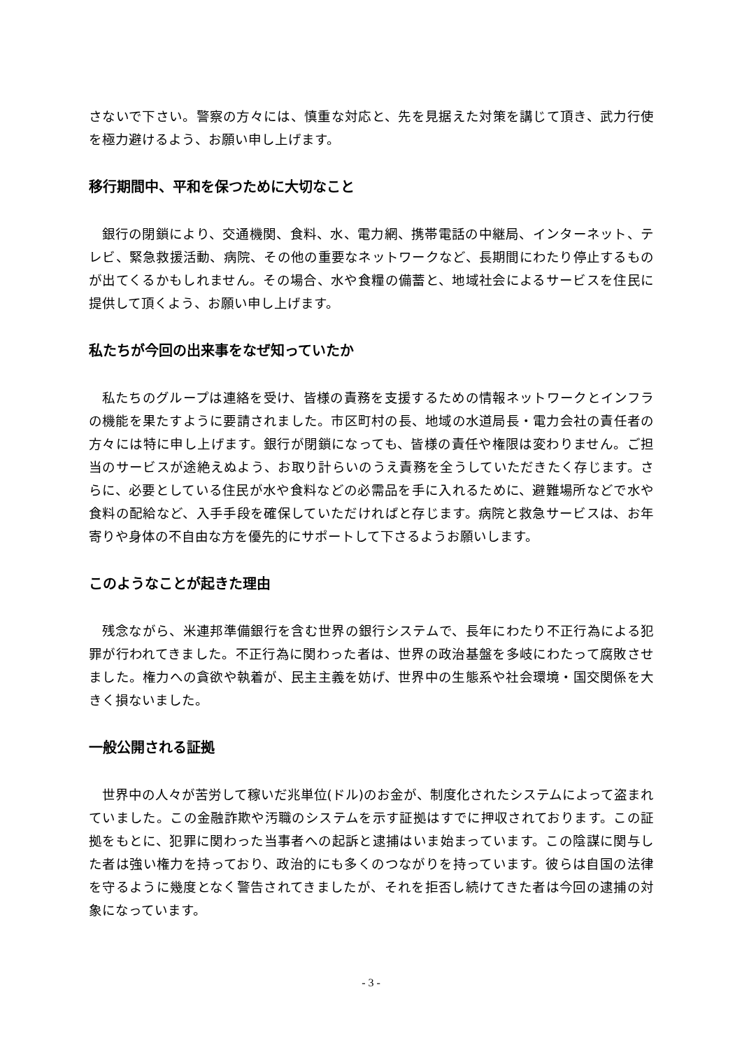さないで下さい。警察の方々には、慎重な対応と、先を見据えた対策を講じて頂き、武力行使を極力避けるよう、お願い申し上げます。
移行期間中、平和を保つために大切なこと
銀行の閉鎖により、交通機関、食料、水、電力網、携帯電話の中継局、インターネット、テレビ、緊急救援活動、病院、その他の重要なネットワークなど、長期間にわたり停止するものが出てくるかもしれません。その場合、水や食糧の備蓄と、地域社会によるサービスを住民に提供して頂くよう、お願い申し上げます。
私たちが今回の出来事をなぜ知っていたか
私たちのグループは連絡を受け、皆様の責務を支援するための情報ネットワークとインフラの機能を果たすように要請されました。市区町村の長、地域の水道局長・電力会社の責任者の方々には特に申し上げます。銀行が閉鎖になっても、皆様の責任や権限は変わりません。ご担当のサービスが途絶えぬよう、お取り計らいのうえ責務を全うしていただきたく存じます。さらに、必要としている住民が水や食料などの必需品を手に入れるために、避難場所などで水や食料の配給など、入手手段を確保していただければと存じます。病院と救急サービスは、お年寄りや身体の不自由な方を優先的にサポートして下さるようお願いします。
このようなことが起きた理由
残念ながら、米連邦準備銀行を含む世界の銀行システムで、長年にわたり不正行為による犯罪が行われてきました。不正行為に関わった者は、世界の政治基盤を多岐にわたって腐敗させました。権力への貪欲や執着が、民主主義を妨げ、世界中の生態系や社会環境・国交関係を大きく損ないました。
一般公開される証拠
世界中の人々が苦労して稼いだ兆単位(ドル)のお金が、制度化されたシステムによって盗まれていました。この金融詐欺や汚職のシステムを示す証拠はすでに押収されております。この証拠をもとに、犯罪に関わった当事者への起訴と逮捕はいま始まっています。この陰謀に関与した者は強い権力を持っており、政治的にも多くのつながりを持っています。彼らは自国の法律を守るように幾度となく警告されてきましたが、それを拒否し続けてきた者は今回の逮捕の対象になっています。
- 3 -